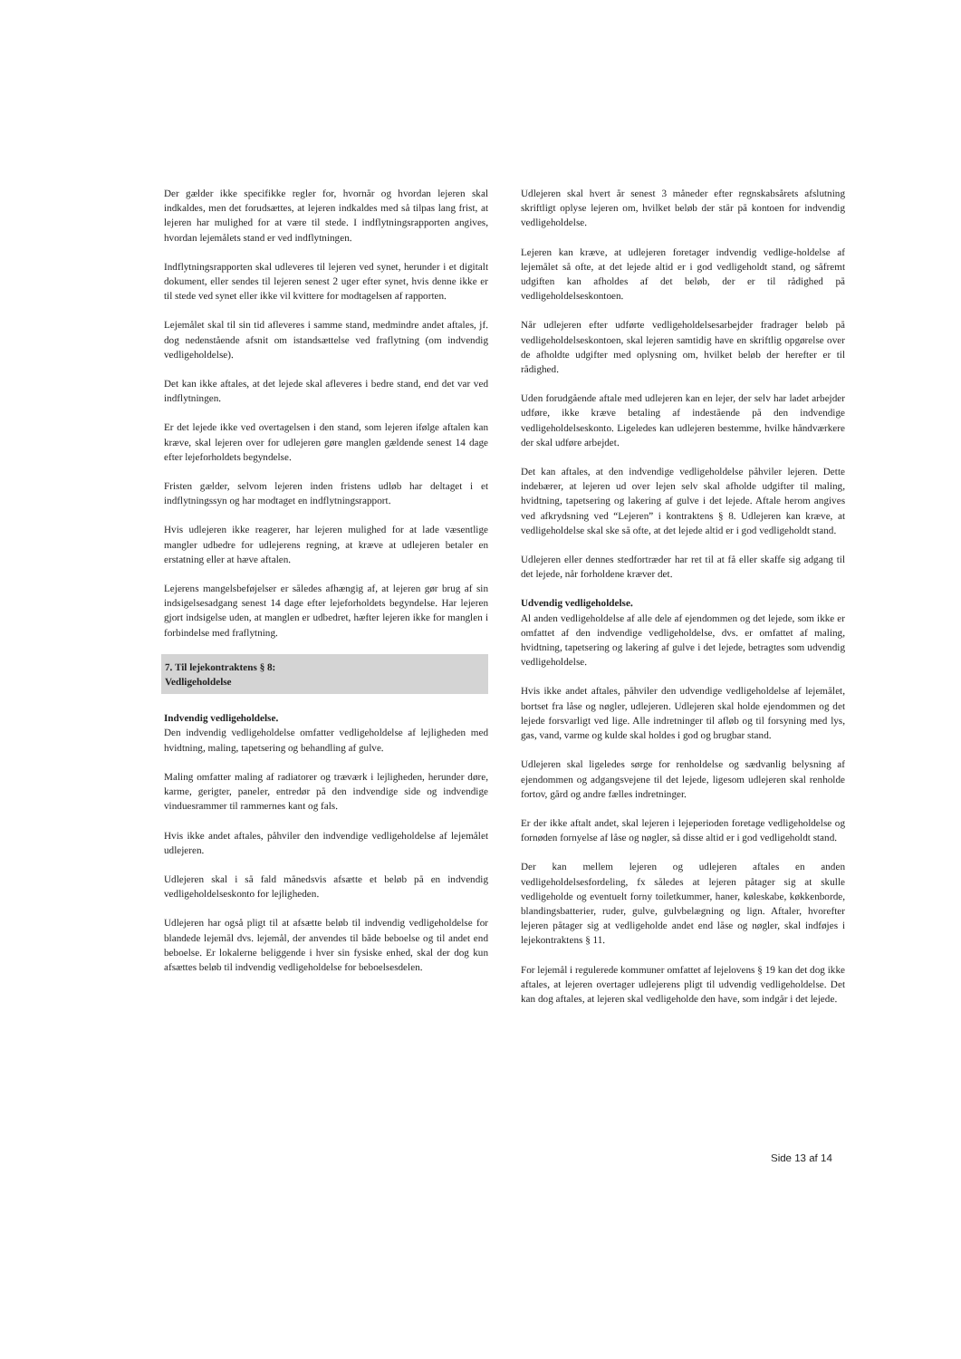Der gælder ikke specifikke regler for, hvornår og hvordan lejeren skal indkaldes, men det forudsættes, at lejeren indkaldes med så tilpas lang frist, at lejeren har mulighed for at være til stede. I indflytningsrapporten angives, hvordan lejemålets stand er ved indflytningen.
Indflytningsrapporten skal udleveres til lejeren ved synet, herunder i et digitalt dokument, eller sendes til lejeren senest 2 uger efter synet, hvis denne ikke er til stede ved synet eller ikke vil kvittere for modtagelsen af rapporten.
Lejemålet skal til sin tid afleveres i samme stand, medmindre andet aftales, jf. dog nedenstående afsnit om istandsættelse ved fraflytning (om indvendig vedligeholdelse).
Det kan ikke aftales, at det lejede skal afleveres i bedre stand, end det var ved indflytningen.
Er det lejede ikke ved overtagelsen i den stand, som lejeren ifølge aftalen kan kræve, skal lejeren over for udlejeren gøre manglen gældende senest 14 dage efter lejeforholdets begyndelse.
Fristen gælder, selvom lejeren inden fristens udløb har deltaget i et indflytningssyn og har modtaget en indflytningsrapport.
Hvis udlejeren ikke reagerer, har lejeren mulighed for at lade væsentlige mangler udbedre for udlejerens regning, at kræve at udlejeren betaler en erstatning eller at hæve aftalen.
Lejerens mangelsbeføjelser er således afhængig af, at lejeren gør brug af sin indsigelsesadgang senest 14 dage efter lejeforholdets begyndelse. Har lejeren gjort indsigelse uden, at manglen er udbedret, hæfter lejeren ikke for manglen i forbindelse med fraflytning.
7. Til lejekontraktens § 8:
Vedligeholdelse
Indvendig vedligeholdelse.
Den indvendig vedligeholdelse omfatter vedligeholdelse af lejligheden med hvidtning, maling, tapetsering og behandling af gulve.
Maling omfatter maling af radiatorer og træværk i lejligheden, herunder døre, karme, gerigter, paneler, entredør på den indvendige side og indvendige vinduesrammer til rammernes kant og fals.
Hvis ikke andet aftales, påhviler den indvendige vedligeholdelse af lejemålet udlejeren.
Udlejeren skal i så fald månedsvis afsætte et beløb på en indvendig vedligeholdelseskonto for lejligheden.
Udlejeren har også pligt til at afsætte beløb til indvendig vedligeholdelse for blandede lejemål dvs. lejemål, der anvendes til både beboelse og til andet end beboelse. Er lokalerne beliggende i hver sin fysiske enhed, skal der dog kun afsættes beløb til indvendig vedligeholdelse for beboelsesdelen.
Udlejeren skal hvert år senest 3 måneder efter regnskabsårets afslutning skriftligt oplyse lejeren om, hvilket beløb der står på kontoen for indvendig vedligeholdelse.
Lejeren kan kræve, at udlejeren foretager indvendig vedlige-holdelse af lejemålet så ofte, at det lejede altid er i god vedligeholdt stand, og såfremt udgiften kan afholdes af det beløb, der er til rådighed på vedligeholdelseskontoen.
Når udlejeren efter udførte vedligeholdelsesarbejder fradrager beløb på vedligeholdelseskontoen, skal lejeren samtidig have en skriftlig opgørelse over de afholdte udgifter med oplysning om, hvilket beløb der herefter er til rådighed.
Uden forudgående aftale med udlejeren kan en lejer, der selv har ladet arbejder udføre, ikke kræve betaling af indestående på den indvendige vedligeholdelseskonto. Ligeledes kan udlejeren bestemme, hvilke håndværkere der skal udføre arbejdet.
Det kan aftales, at den indvendige vedligeholdelse påhviler lejeren. Dette indebærer, at lejeren ud over lejen selv skal afholde udgifter til maling, hvidtning, tapetsering og lakering af gulve i det lejede. Aftale herom angives ved afkrydsning ved “Lejeren” i kontraktens § 8. Udlejeren kan kræve, at vedligeholdelse skal ske så ofte, at det lejede altid er i god vedligeholdt stand.
Udlejeren eller dennes stedfortræder har ret til at få eller skaffe sig adgang til det lejede, når forholdene kræver det.
Udvendig vedligeholdelse.
Al anden vedligeholdelse af alle dele af ejendommen og det lejede, som ikke er omfattet af den indvendige vedligeholdelse, dvs. er omfattet af maling, hvidtning, tapetsering og lakering af gulve i det lejede, betragtes som udvendig vedligeholdelse.
Hvis ikke andet aftales, påhviler den udvendige vedligeholdelse af lejemålet, bortset fra låse og nøgler, udlejeren. Udlejeren skal holde ejendommen og det lejede forsvarligt ved lige. Alle indretninger til afløb og til forsyning med lys, gas, vand, varme og kulde skal holdes i god og brugbar stand.
Udlejeren skal ligeledes sørge for renholdelse og sædvanlig belysning af ejendommen og adgangsvejene til det lejede, ligesom udlejeren skal renholde fortov, gård og andre fælles indretninger.
Er der ikke aftalt andet, skal lejeren i lejeperioden foretage vedligeholdelse og fornøden fornyelse af låse og nøgler, så disse altid er i god vedligeholdt stand.
Der kan mellem lejeren og udlejeren aftales en anden vedligeholdelsesfordeling, fx således at lejeren påtager sig at skulle vedligeholde og eventuelt forny toiletkummer, haner, køleskabe, køkkenborde, blandingsbatterier, ruder, gulve, gulvbelægning og lign. Aftaler, hvorefter lejeren påtager sig at vedligeholde andet end låse og nøgler, skal indføjes i lejekontraktens § 11.
For lejemål i regulerede kommuner omfattet af lejelovens § 19 kan det dog ikke aftales, at lejeren overtager udlejerens pligt til udvendig vedligeholdelse. Det kan dog aftales, at lejeren skal vedligeholde den have, som indgår i det lejede.
Side 13 af 14